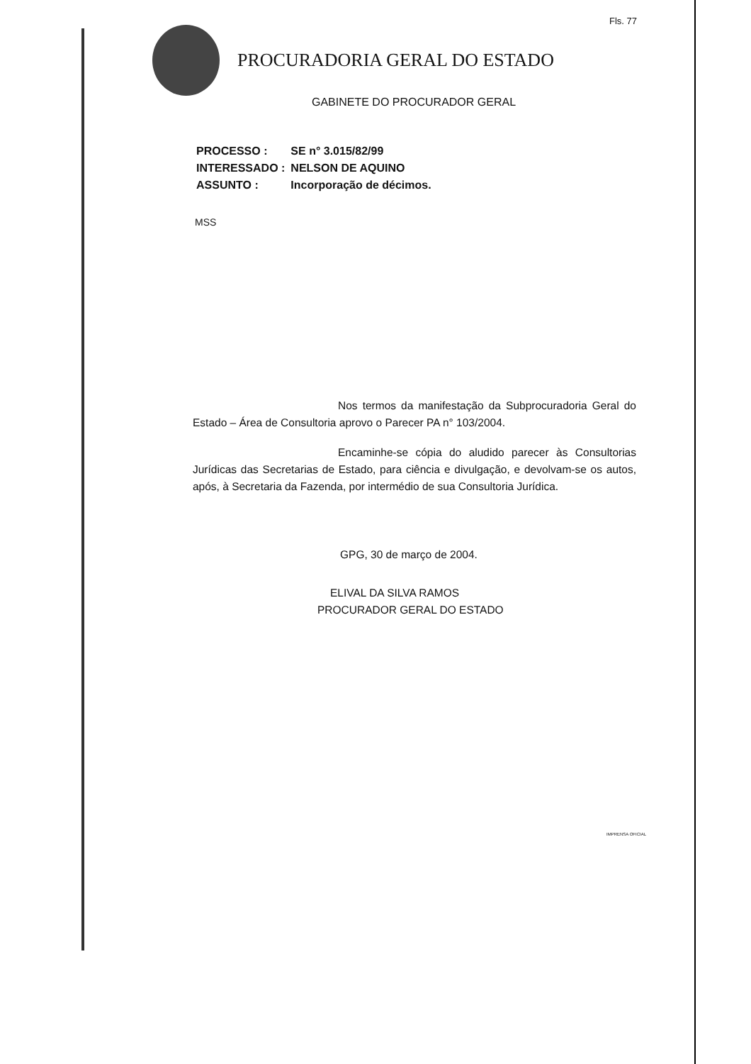Fls. 77
PROCURADORIA GERAL DO ESTADO
GABINETE DO PROCURADOR GERAL
| PROCESSO : | SE n° 3.015/82/99 |
| INTERESSADO : | NELSON DE AQUINO |
| ASSUNTO : | Incorporação de décimos. |
MSS
Nos termos da manifestação da Subprocuradoria Geral do Estado – Área de Consultoria aprovo o Parecer PA n° 103/2004.
Encaminhe-se cópia do aludido parecer às Consultorias Jurídicas das Secretarias de Estado, para ciência e divulgação, e devolvam-se os autos, após, à Secretaria da Fazenda, por intermédio de sua Consultoria Jurídica.
GPG, 30 de março de 2004.
ELIVAL DA SILVA RAMOS
PROCURADOR GERAL DO ESTADO
IMPRENSA OFICIAL